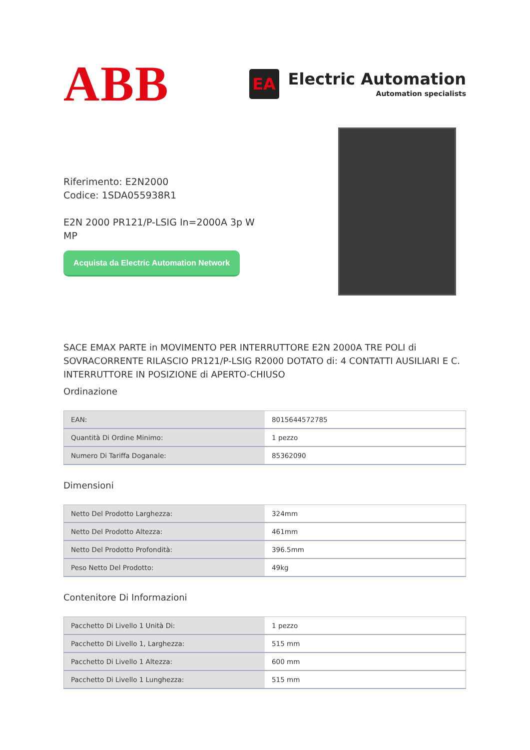ABB
EA
Electric Automation
Automation specialists
Riferimento: E2N2000
Codice: 1SDA055938R1
E2N 2000 PR121/P-LSIG In=2000A 3p W MP
Acquista da Electric Automation Network
SACE EMAX PARTE in MOVIMENTO PER INTERRUTTORE E2N 2000A TRE POLI di SOVRACORRENTE RILASCIO PR121/P-LSIG R2000 DOTATO di: 4 CONTATTI AUSILIARI E C. INTERRUTTORE IN POSIZIONE di APERTO-CHIUSO
Ordinazione
| EAN: | 8015644572785 |
| Quantità Di Ordine Minimo: | 1 pezzo |
| Numero Di Tariffa Doganale: | 85362090 |
Dimensioni
| Netto Del Prodotto Larghezza: | 324mm |
| Netto Del Prodotto Altezza: | 461mm |
| Netto Del Prodotto Profondità: | 396.5mm |
| Peso Netto Del Prodotto: | 49kg |
Contenitore Di Informazioni
| Pacchetto Di Livello 1 Unità Di: | 1 pezzo |
| Pacchetto Di Livello 1, Larghezza: | 515 mm |
| Pacchetto Di Livello 1 Altezza: | 600 mm |
| Pacchetto Di Livello 1 Lunghezza: | 515 mm |